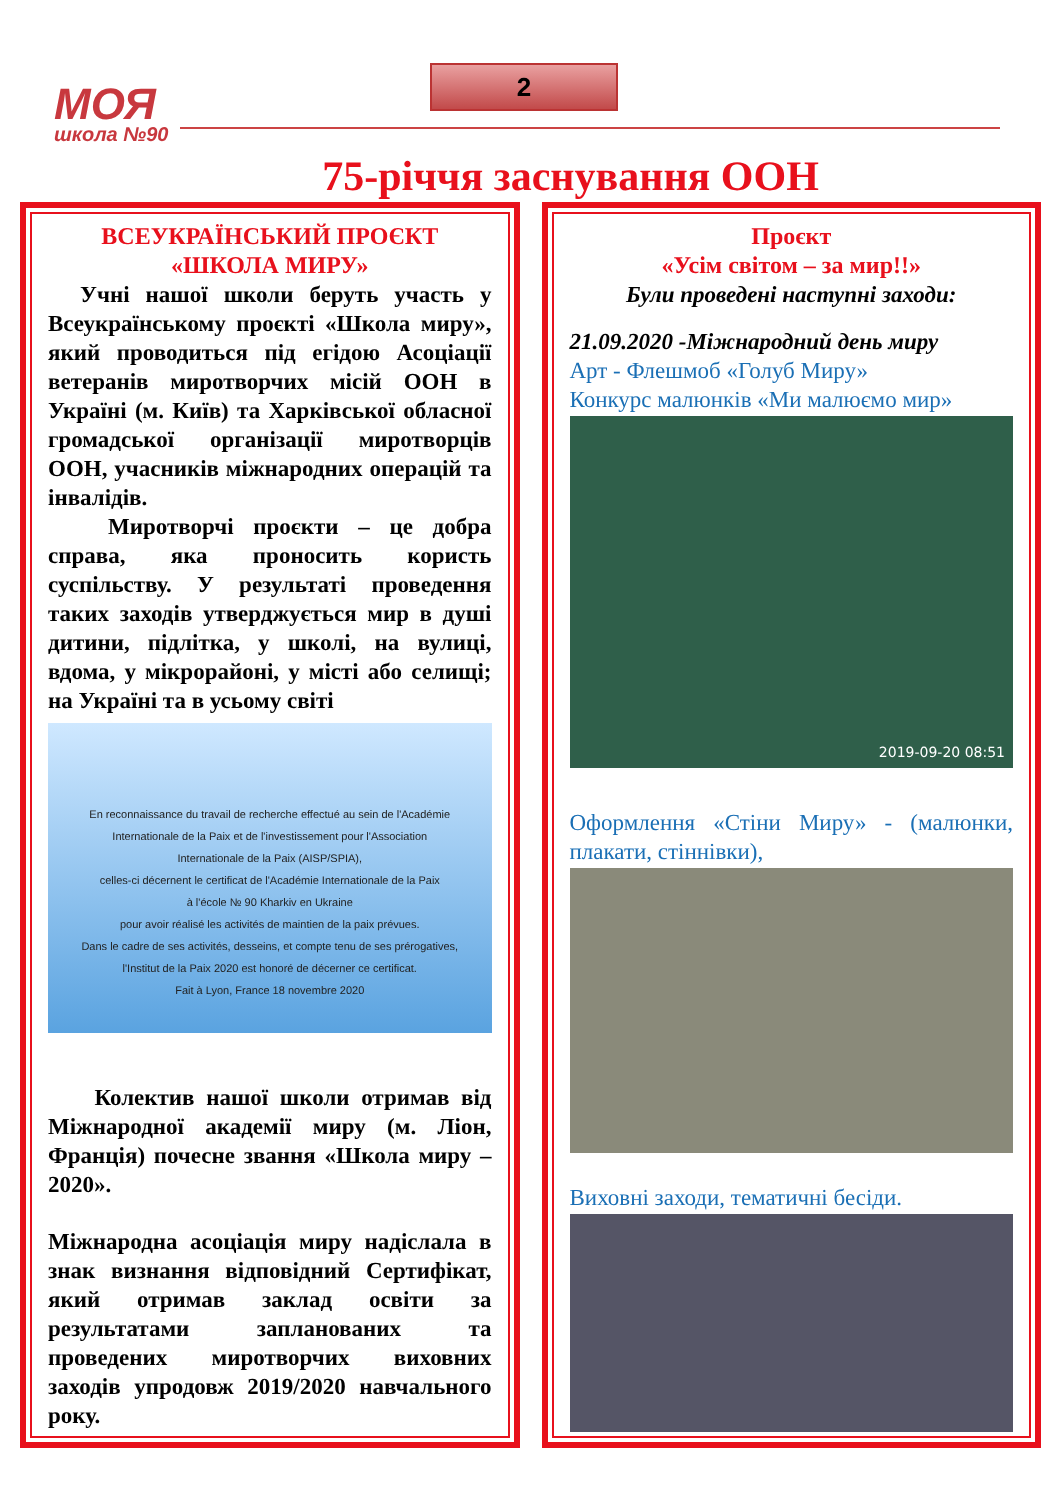МОЯ
школа №90
2
75-річчя заснування ООН
ВСЕУКРАЇНСЬКИЙ ПРОЄКТ
«ШКОЛА МИРУ»
Учні нашої школи беруть участь у Всеукраїнському проєкті «Школа миру», який проводиться під егідою Асоціації ветеранів миротворчих місій ООН в Україні (м. Київ) та Харківської обласної громадської організації миротворців ООН, учасників міжнародних операцій та інвалідів.
Миротворчі проєкти – це добра справа, яка проносить користь суспільству. У результаті проведення таких заходів утверджується мир в душі дитини, підлітка, у школі, на вулиці, вдома, у мікрорайоні, у місті або селищі; на Україні та в усьому світі
En reconnaissance du travail de recherche effectué au sein de l'Académie Internationale de la Paix et de l'investissement pour l'Association Internationale de la Paix (AISP/SPIA),
celles-ci décernent le certificat de l'Académie Internationale de la Paix
à l'école № 90 Kharkiv en Ukraine
pour avoir réalisé les activités de maintien de la paix prévues.
Dans le cadre de ses activités, desseins, et compte tenu de ses prérogatives,
l'Institut de la Paix 2020 est honoré de décerner ce certificat.
Fait à Lyon, France 18 novembre 2020
Колектив нашої школи отримав від Міжнародної академії миру (м. Ліон, Франція) почесне звання «Школа миру – 2020».
Міжнародна асоціація миру надіслала в знак визнання відповідний Сертифікат, який отримав заклад освіти за результатами запланованих та проведених миротворчих виховних заходів упродовж 2019/2020 навчального року.
Проєкт
«Усім світом – за мир!!»
Були проведені наступні заходи:
21.09.2020 -Міжнародний день миру
Арт - Флешмоб «Голуб Миру»
Конкурс малюнків «Ми малюємо мир»
2019-09-20 08:51
Оформлення «Стіни Миру» - (малюнки, плакати, стіннівки),
Виховні заходи, тематичні бесіди.